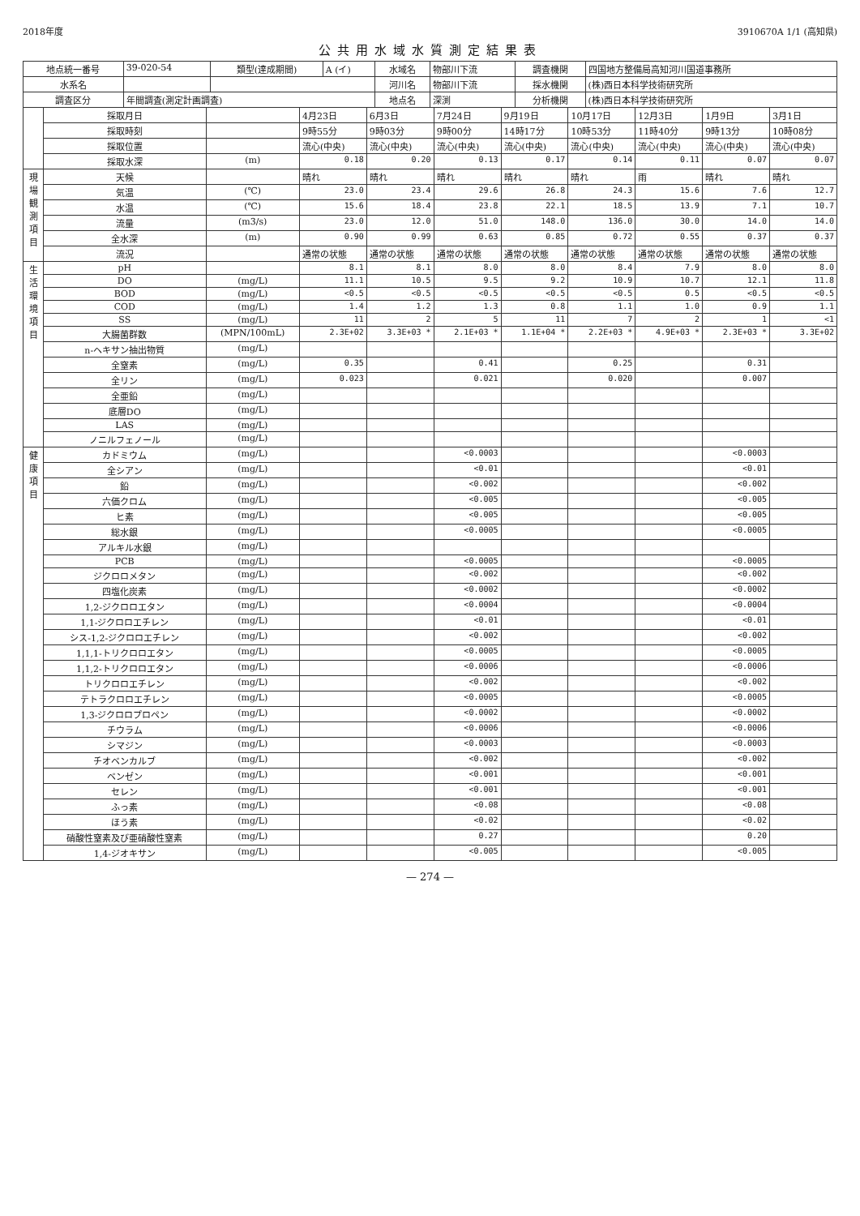2018年度 3910670A 1/1 (高知県)
公共用水域水質測定結果表
| 地点統一番号 | 39-020-54 | 類型(達成期間) | A (イ) | 水域名 | 物部川下流 | 調査機関 | 四国地方整備局高知河川国道事務所 |
| 水系名 | | | | 河川名 | 物部川下流 | 採水機関 | (株)西日本科学技術研究所 |
| 調査区分 | 年間調査(測定計画調査) | | | 地点名 | 深渕 | 分析機関 | (株)西日本科学技術研究所 |
| | 採取月日 | | 4月23日 | 6月3日 | 7月24日 | 9月19日 | 10月17日 | 12月3日 | 1月9日 | 3月1日 |
| | 採取時刻 | | 9時55分 | 9時03分 | 9時00分 | 14時17分 | 10時53分 | 11時40分 | 9時13分 | 10時08分 |
| | 採取位置 | | 流心(中央) | 流心(中央) | 流心(中央) | 流心(中央) | 流心(中央) | 流心(中央) | 流心(中央) | 流心(中央) |
| | 採取水深 | (m) | 0.18 | 0.20 | 0.13 | 0.17 | 0.14 | 0.11 | 0.07 | 0.07 |
| 現場観測項目 | 天候 | | 晴れ | 晴れ | 晴れ | 晴れ | 晴れ | 雨 | 晴れ | 晴れ |
| | 気温 | (℃) | 23.0 | 23.4 | 29.6 | 26.8 | 24.3 | 15.6 | 7.6 | 12.7 |
| | 水温 | (℃) | 15.6 | 18.4 | 23.8 | 22.1 | 18.5 | 13.9 | 7.1 | 10.7 |
| | 流量 | (m3/s) | 23.0 | 12.0 | 51.0 | 148.0 | 136.0 | 30.0 | 14.0 | 14.0 |
| | 全水深 | (m) | 0.90 | 0.99 | 0.63 | 0.85 | 0.72 | 0.55 | 0.37 | 0.37 |
| | 流況 | | 通常の状態 | 通常の状態 | 通常の状態 | 通常の状態 | 通常の状態 | 通常の状態 | 通常の状態 | 通常の状態 |
| 生活環境項目 | pH | | 8.1 | 8.1 | 8.0 | 8.0 | 8.4 | 7.9 | 8.0 | 8.0 |
| | DO | (mg/L) | 11.1 | 10.5 | 9.5 | 9.2 | 10.9 | 10.7 | 12.1 | 11.8 |
| | BOD | (mg/L) | <0.5 | <0.5 | <0.5 | <0.5 | <0.5 | 0.5 | <0.5 | <0.5 |
| | COD | (mg/L) | 1.4 | 1.2 | 1.3 | 0.8 | 1.1 | 1.0 | 0.9 | 1.1 |
| | SS | (mg/L) | 11 | 2 | 5 | 11 | 7 | 2 | 1 | <1 |
| | 大腸菌群数 | (MPN/100mL) | 2.3E+02 | 3.3E+03 * | 2.1E+03 * | 1.1E+04 * | 2.2E+03 * | 4.9E+03 * | 2.3E+03 * | 3.3E+02 |
| | n-ヘキサン抽出物質 | (mg/L) | | | | | | | | |
| | 全窒素 | (mg/L) | 0.35 | | 0.41 | | 0.25 | | 0.31 | |
| | 全リン | (mg/L) | 0.023 | | 0.021 | | 0.020 | | 0.007 | |
| | 全亜鉛 | (mg/L) | | | | | | | | |
| | 底層DO | (mg/L) | | | | | | | | |
| | LAS | (mg/L) | | | | | | | | |
| | ノニルフェノール | (mg/L) | | | | | | | | |
| 健康項目 | カドミウム | (mg/L) | | | <0.0003 | | | | <0.0003 | |
| | 全シアン | (mg/L) | | | <0.01 | | | | <0.01 | |
| | 鉛 | (mg/L) | | | <0.002 | | | | <0.002 | |
| | 六価クロム | (mg/L) | | | <0.005 | | | | <0.005 | |
| | ヒ素 | (mg/L) | | | <0.005 | | | | <0.005 | |
| | 総水銀 | (mg/L) | | | <0.0005 | | | | <0.0005 | |
| | アルキル水銀 | (mg/L) | | | | | | | | |
| | PCB | (mg/L) | | | <0.0005 | | | | <0.0005 | |
| | ジクロロメタン | (mg/L) | | | <0.002 | | | | <0.002 | |
| | 四塩化炭素 | (mg/L) | | | <0.0002 | | | | <0.0002 | |
| | 1,2-ジクロロエタン | (mg/L) | | | <0.0004 | | | | <0.0004 | |
| | 1,1-ジクロロエチレン | (mg/L) | | | <0.01 | | | | <0.01 | |
| | シス-1,2-ジクロロエチレン | (mg/L) | | | <0.002 | | | | <0.002 | |
| | 1,1,1-トリクロロエタン | (mg/L) | | | <0.0005 | | | | <0.0005 | |
| | 1,1,2-トリクロロエタン | (mg/L) | | | <0.0006 | | | | <0.0006 | |
| | トリクロロエチレン | (mg/L) | | | <0.002 | | | | <0.002 | |
| | テトラクロロエチレン | (mg/L) | | | <0.0005 | | | | <0.0005 | |
| | 1,3-ジクロロプロペン | (mg/L) | | | <0.0002 | | | | <0.0002 | |
| | チウラム | (mg/L) | | | <0.0006 | | | | <0.0006 | |
| | シマジン | (mg/L) | | | <0.0003 | | | | <0.0003 | |
| | チオベンカルブ | (mg/L) | | | <0.002 | | | | <0.002 | |
| | ベンゼン | (mg/L) | | | <0.001 | | | | <0.001 | |
| | セレン | (mg/L) | | | <0.001 | | | | <0.001 | |
| | ふっ素 | (mg/L) | | | <0.08 | | | | <0.08 | |
| | ほう素 | (mg/L) | | | <0.02 | | | | <0.02 | |
| | 硝酸性窒素及び亜硝酸性窒素 | (mg/L) | | | 0.27 | | | | 0.20 | |
| | 1,4-ジオキサン | (mg/L) | | | <0.005 | | | | <0.005 | |
— 274 —